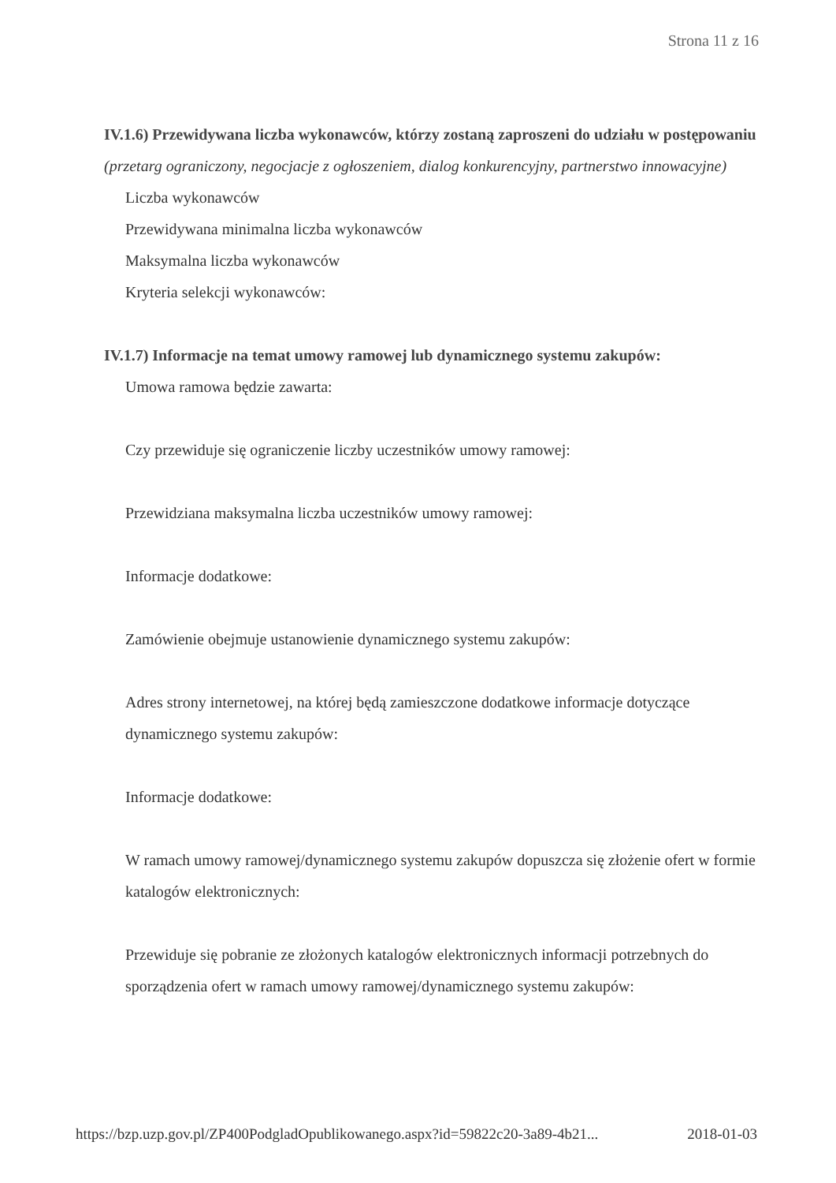Strona 11 z 16
IV.1.6) Przewidywana liczba wykonawców, którzy zostaną zaproszeni do udziału w postępowaniu
(przetarg ograniczony, negocjacje z ogłoszeniem, dialog konkurencyjny, partnerstwo innowacyjne)
Liczba wykonawców
Przewidywana minimalna liczba wykonawców
Maksymalna liczba wykonawców
Kryteria selekcji wykonawców:
IV.1.7) Informacje na temat umowy ramowej lub dynamicznego systemu zakupów:
Umowa ramowa będzie zawarta:
Czy przewiduje się ograniczenie liczby uczestników umowy ramowej:
Przewidziana maksymalna liczba uczestników umowy ramowej:
Informacje dodatkowe:
Zamówienie obejmuje ustanowienie dynamicznego systemu zakupów:
Adres strony internetowej, na której będą zamieszczone dodatkowe informacje dotyczące dynamicznego systemu zakupów:
Informacje dodatkowe:
W ramach umowy ramowej/dynamicznego systemu zakupów dopuszcza się złożenie ofert w formie katalogów elektronicznych:
Przewiduje się pobranie ze złożonych katalogów elektronicznych informacji potrzebnych do sporządzenia ofert w ramach umowy ramowej/dynamicznego systemu zakupów:
https://bzp.uzp.gov.pl/ZP400PodgladOpublikowanego.aspx?id=59822c20-3a89-4b21... 2018-01-03